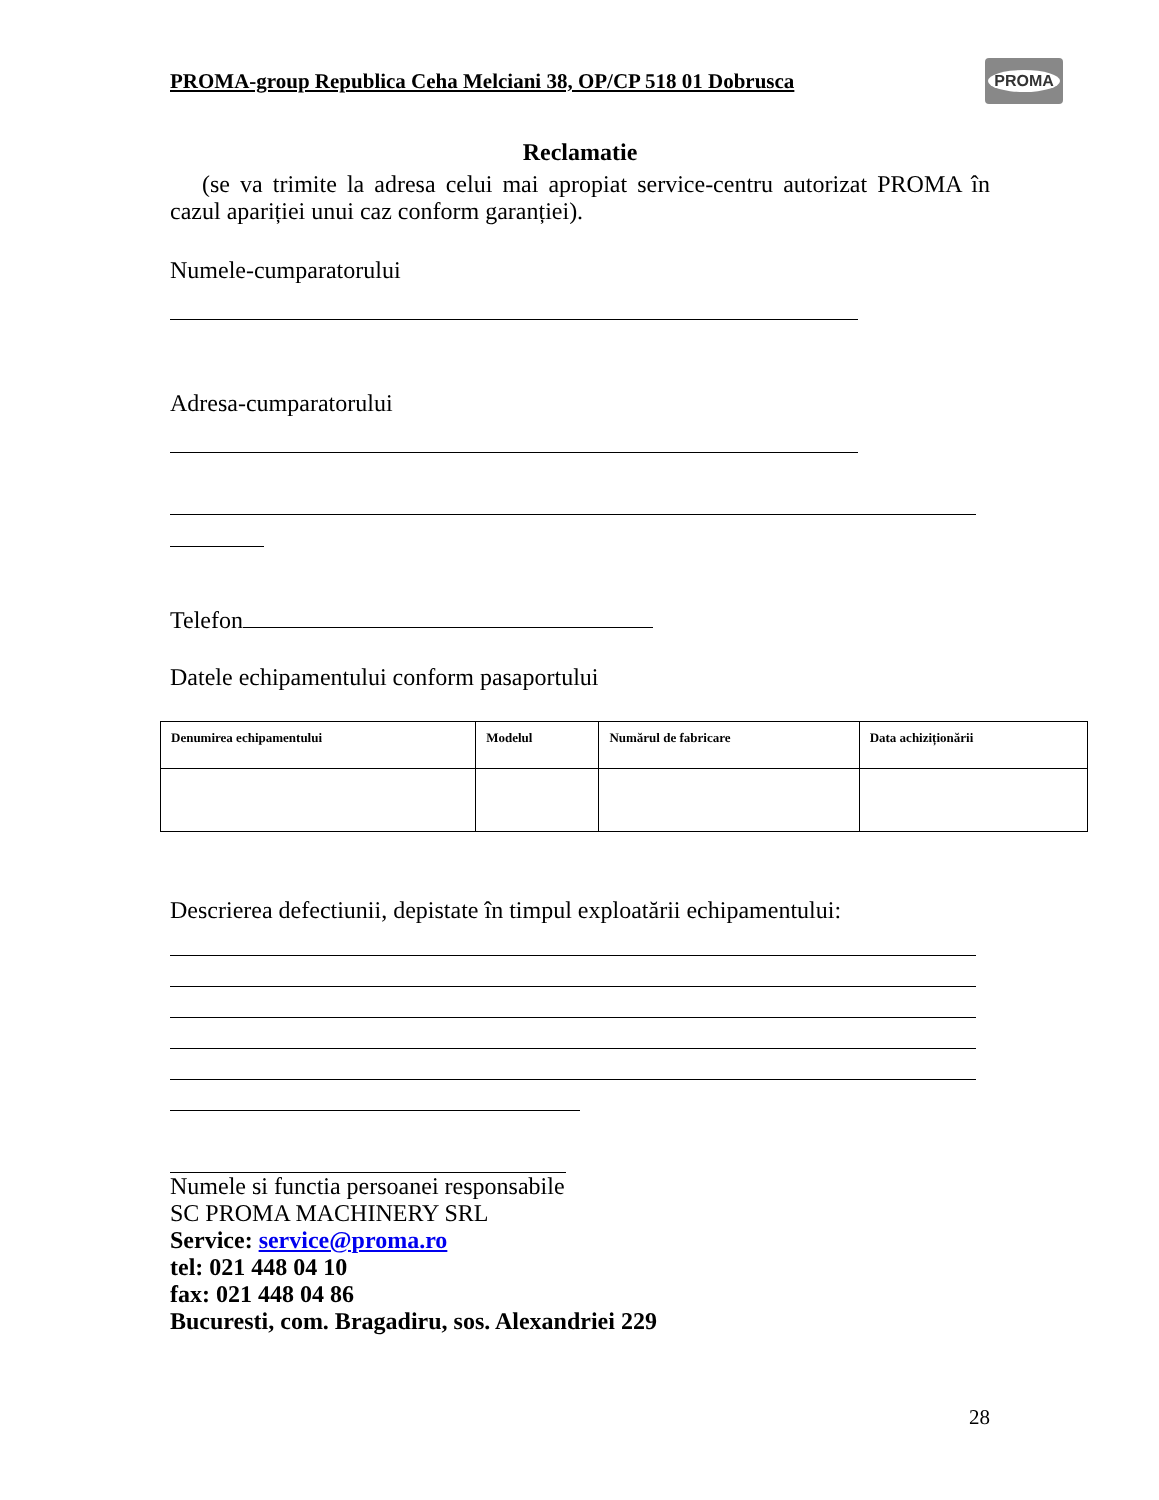PROMA
PROMA-group Republica Ceha Melciani 38, OP/CP 518 01 Dobrusca
Reclamatie
(se va trimite la adresa celui mai apropiat service-centru autorizat PROMA în cazul apariției unui caz conform garanției).
Numele-cumparatorului
Adresa-cumparatorului
Telefon
Datele echipamentului conform pasaportului
| Denumirea echipamentului | Modelul | Numărul de fabricare | Data achiziționării |
| --- | --- | --- | --- |
Descrierea defectiunii, depistate în timpul exploatării echipamentului:
Numele si functia persoanei responsabile
SC PROMA MACHINERY SRL
Service: service@proma.ro
tel: 021 448 04 10
fax: 021 448 04 86
Bucuresti, com. Bragadiru, sos. Alexandriei 229
28